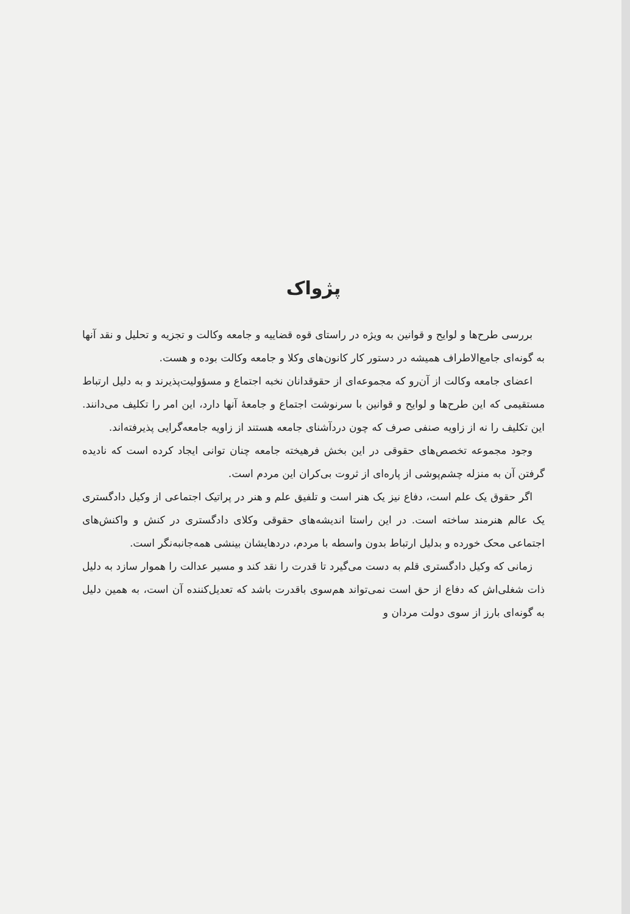پژواک
بررسی طرح‌ها و لوایح و قوانین به ویژه در راستای قوه قضاییه و جامعه وکالت و تجزیه و تحلیل و نقد آنها به گونه‌ای جامع‌الاطراف همیشه در دستور کار کانون‌های وکلا و جامعه وکالت بوده و هست.
اعضای جامعه وکالت از آن‌رو که مجموعه‌ای از حقوقدانان نخبه اجتماع و مسؤولیت‌پذیرند و به دلیل ارتباط مستقیمی که این طرح‌ها و لوایح و قوانین با سرنوشت اجتماع و جامعهٔ آنها دارد، این امر را تکلیف می‌دانند. این تکلیف را نه از زاویه صنفی صرف که چون دردآشنای جامعه هستند از زاویه جامعه‌گرایی پذیرفته‌اند.
وجود مجموعه تخصص‌های حقوقی در این بخش فرهیخته جامعه چنان توانی ایجاد کرده است که نادیده گرفتن آن به منزله چشم‌پوشی از پاره‌ای از ثروت بی‌کران این مردم است.
اگر حقوق یک علم است، دفاع نیز یک هنر است و تلفیق علم و هنر در پراتیک اجتماعی از وکیل دادگستری یک عالم هنرمند ساخته است. در این راستا اندیشه‌های حقوقی وکلای دادگستری در کنش و واکنش‌های اجتماعی محک خورده و بدلیل ارتباط بدون واسطه با مردم، دردهایشان بینشی همه‌جانبه‌نگر است.
زمانی که وکیل دادگستری قلم به دست می‌گیرد تا قدرت را نقد کند و مسیر عدالت را هموار سازد به دلیل ذات شغلی‌اش که دفاع از حق است نمی‌تواند هم‌سوی باقدرت باشد که تعدیل‌کننده آن است، به همین دلیل به گونه‌ای بارز از سوی دولت مردان و